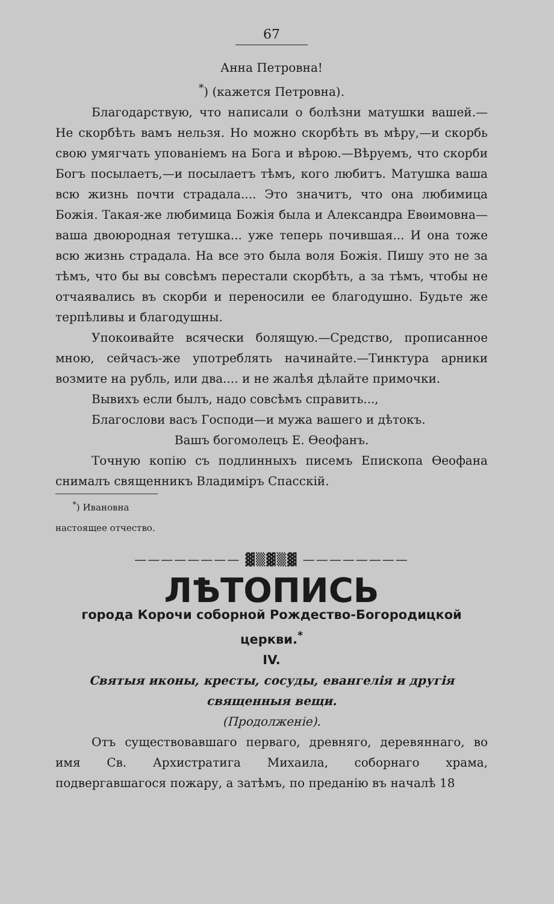67
Анна Петровна!
<sup>*</sup>) (кажется Петровна).
Благодарствую, что написали о болѣзни матушки вашей.— Не скорбѣть вамъ нельзя. Но можно скорбѣть въ мѣру,—и скорбь свою умягчать упованіемъ на Бога и вѣрою.—Вѣруемъ, что скорби Богъ посылаетъ,—и посылаетъ тѣмъ, кого любитъ. Матушка ваша всю жизнь почти страдала.... Это значитъ, что она любимица Божія. Такая-же любимица Божія была и Александра Евѳимовна—ваша двоюродная тетушка... уже теперь почившая... И она тоже всю жизнь страдала. На все это была воля Божія. Пишу это не за тѣмъ, что бы вы совсѣмъ перестали скорбѣть, а за тѣмъ, чтобы не отчаявались въ скорби и переносили ее благодушно. Будьте же терпѣливы и благодушны.
Упокоивайте всячески болящую.—Средство, прописанное мною, сейчасъ-же употреблять начинайте.—Тинктура арники возмите на рубль, или два.... и не жалѣя дѣлайте примочки.
Вывихъ если былъ, надо совсѣмъ справить...,
Благослови васъ Господи—и мужа вашего и дѣтокъ.
Вашъ богомолецъ Е. Ѳеофанъ.
Точную копію съ подлинныхъ писемъ Епископа Ѳеофана снималъ священникъ Владиміръ Спасскій.
<sup>*</sup>) Ивановна настоящее отчество.
———————— ▓▒▓▒▓ ————————
ЛѢТОПИСЬ
города Корочи соборной Рождество-Богородицкой церкви.<sup>*</sup>
IV.
Святыя иконы, кресты, сосуды, евангелія и другія священныя вещи.
(Продолженіе).
Отъ существовавшаго перваго, древняго, деревяннаго, во имя Св. Архистратига Михаила, соборнаго храма, подвергавшагося пожару, а затѣмъ, по преданію въ началѣ 18